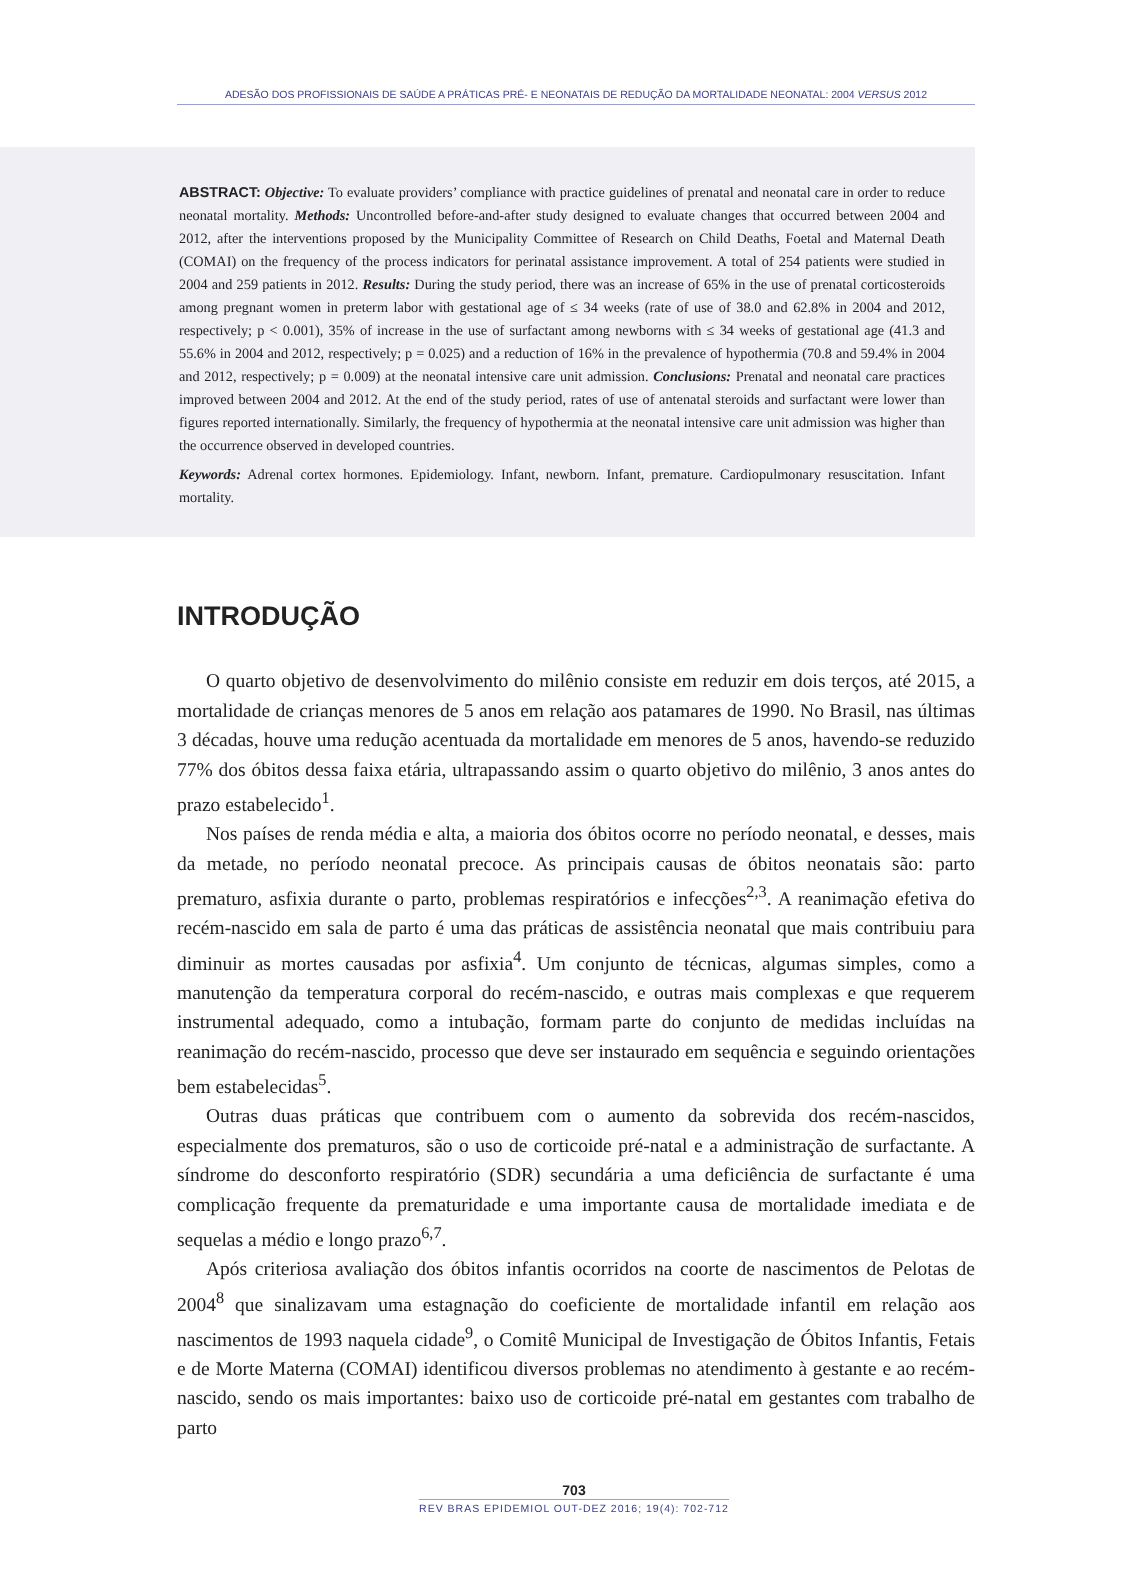ADESÃO DOS PROFISSIONAIS DE SAÚDE A PRÁTICAS PRÉ- E NEONATAIS DE REDUÇÃO DA MORTALIDADE NEONATAL: 2004 VERSUS 2012
ABSTRACT: Objective: To evaluate providers’ compliance with practice guidelines of prenatal and neonatal care in order to reduce neonatal mortality. Methods: Uncontrolled before-and-after study designed to evaluate changes that occurred between 2004 and 2012, after the interventions proposed by the Municipality Committee of Research on Child Deaths, Foetal and Maternal Death (COMAI) on the frequency of the process indicators for perinatal assistance improvement. A total of 254 patients were studied in 2004 and 259 patients in 2012. Results: During the study period, there was an increase of 65% in the use of prenatal corticosteroids among pregnant women in preterm labor with gestational age of ≤ 34 weeks (rate of use of 38.0 and 62.8% in 2004 and 2012, respectively; p < 0.001), 35% of increase in the use of surfactant among newborns with ≤ 34 weeks of gestational age (41.3 and 55.6% in 2004 and 2012, respectively; p = 0.025) and a reduction of 16% in the prevalence of hypothermia (70.8 and 59.4% in 2004 and 2012, respectively; p = 0.009) at the neonatal intensive care unit admission. Conclusions: Prenatal and neonatal care practices improved between 2004 and 2012. At the end of the study period, rates of use of antenatal steroids and surfactant were lower than figures reported internationally. Similarly, the frequency of hypothermia at the neonatal intensive care unit admission was higher than the occurrence observed in developed countries.
Keywords: Adrenal cortex hormones. Epidemiology. Infant, newborn. Infant, premature. Cardiopulmonary resuscitation. Infant mortality.
INTRODUÇÃO
O quarto objetivo de desenvolvimento do milênio consiste em reduzir em dois terços, até 2015, a mortalidade de crianças menores de 5 anos em relação aos patamares de 1990. No Brasil, nas últimas 3 décadas, houve uma redução acentuada da mortalidade em menores de 5 anos, havendo-se reduzido 77% dos óbitos dessa faixa etária, ultrapassando assim o quarto objetivo do milênio, 3 anos antes do prazo estabelecido<sup>1</sup>.
Nos países de renda média e alta, a maioria dos óbitos ocorre no período neonatal, e desses, mais da metade, no período neonatal precoce. As principais causas de óbitos neonatais são: parto prematuro, asfixia durante o parto, problemas respiratórios e infecções<sup>2,3</sup>. A reanimação efetiva do recém-nascido em sala de parto é uma das práticas de assistência neonatal que mais contribuiu para diminuir as mortes causadas por asfixia<sup>4</sup>. Um conjunto de técnicas, algumas simples, como a manutenção da temperatura corporal do recém-nascido, e outras mais complexas e que requerem instrumental adequado, como a intubação, formam parte do conjunto de medidas incluídas na reanimação do recém-nascido, processo que deve ser instaurado em sequência e seguindo orientações bem estabelecidas<sup>5</sup>.
Outras duas práticas que contribuem com o aumento da sobrevida dos recém-nascidos, especialmente dos prematuros, são o uso de corticoide pré-natal e a administração de surfactante. A síndrome do desconforto respiratório (SDR) secundária a uma deficiência de surfactante é uma complicação frequente da prematuridade e uma importante causa de mortalidade imediata e de sequelas a médio e longo prazo<sup>6,7</sup>.
Após criteriosa avaliação dos óbitos infantis ocorridos na coorte de nascimentos de Pelotas de 2004<sup>8</sup> que sinalizavam uma estagnação do coeficiente de mortalidade infantil em relação aos nascimentos de 1993 naquela cidade<sup>9</sup>, o Comitê Municipal de Investigação de Óbitos Infantis, Fetais e de Morte Materna (COMAI) identificou diversos problemas no atendimento à gestante e ao recém-nascido, sendo os mais importantes: baixo uso de corticoide pré-natal em gestantes com trabalho de parto
703
REV BRAS EPIDEMIOL OUT-DEZ 2016; 19(4): 702-712